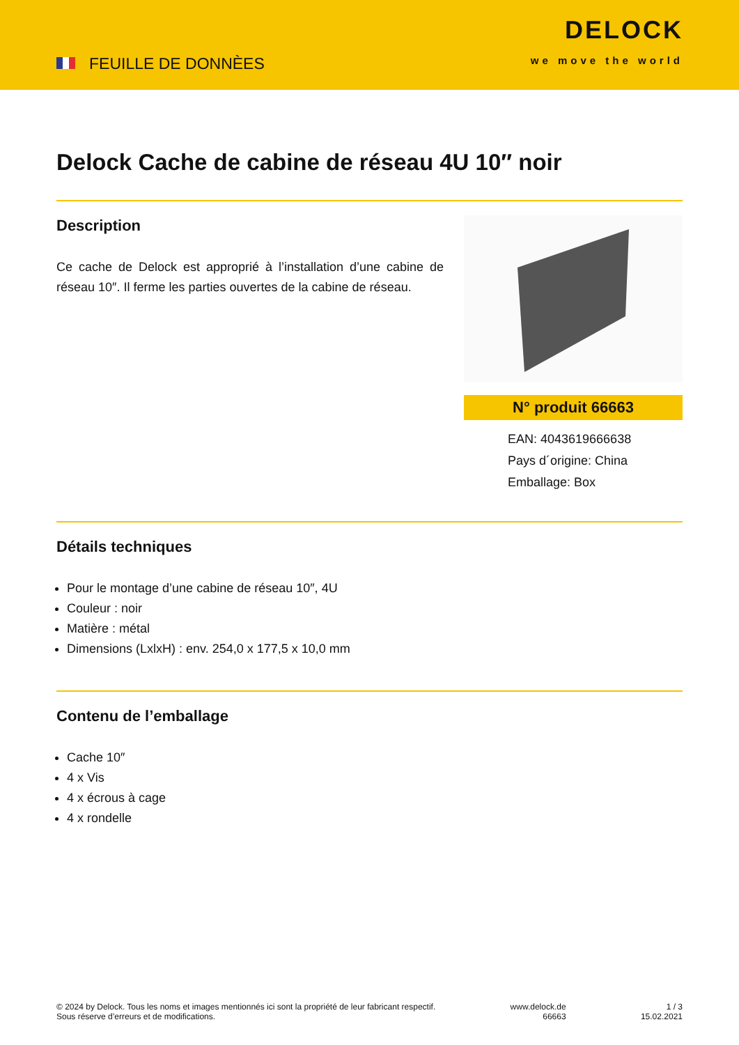FEUILLE DE DONNÈES
DELOCK
we move the world
Delock Cache de cabine de réseau 4U 10″ noir
Description
Ce cache de Delock est approprié à l’installation d’une cabine de réseau 10″. Il ferme les parties ouvertes de la cabine de réseau.
N° produit 66663
EAN: 4043619666638
Pays d´origine: China
Emballage: Box
Détails techniques
Pour le montage d’une cabine de réseau 10″, 4U
Couleur : noir
Matière : métal
Dimensions (LxlxH) : env. 254,0 x 177,5 x 10,0 mm
Contenu de l’emballage
Cache 10″
4 x Vis
4 x écrous à cage
4 x rondelle
© 2024 by Delock. Tous les noms et images mentionnés ici sont la propriété de leur fabricant respectif.
Sous réserve d’erreurs et de modifications.
www.delock.de
66663
1 / 3
15.02.2021